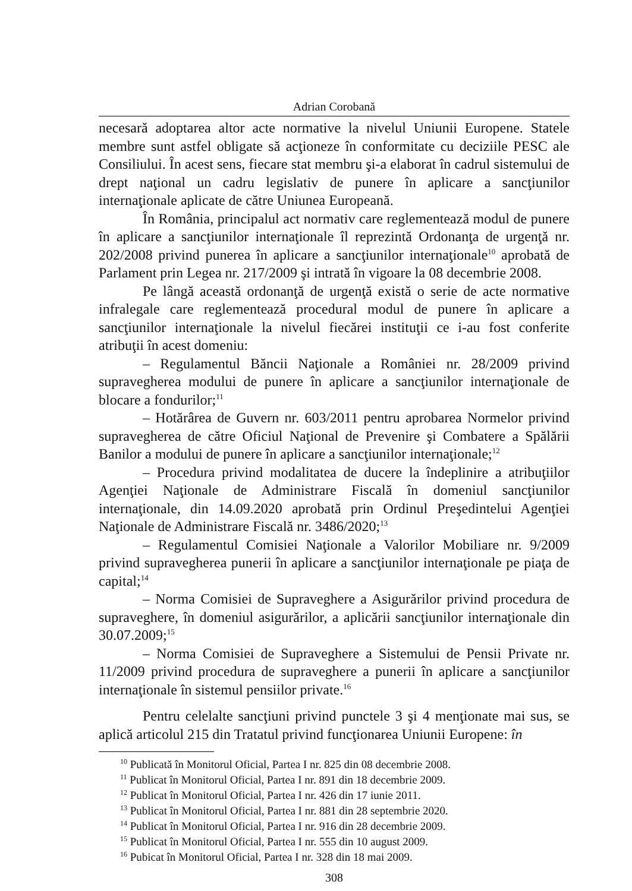Adrian Corobană
necesară adoptarea altor acte normative la nivelul Uniunii Europene. Statele membre sunt astfel obligate să acţioneze în conformitate cu deciziile PESC ale Consiliului. În acest sens, fiecare stat membru şi-a elaborat în cadrul sistemului de drept naţional un cadru legislativ de punere în aplicare a sancţiunilor internaţionale aplicate de către Uniunea Europeană.
În România, principalul act normativ care reglementează modul de punere în aplicare a sancţiunilor internaţionale îl reprezintă Ordonanţa de urgenţă nr. 202/2008 privind punerea în aplicare a sancţiunilor internaţionale<sup>10</sup> aprobată de Parlament prin Legea nr. 217/2009 şi intrată în vigoare la 08 decembrie 2008.
Pe lângă această ordonanţă de urgenţă există o serie de acte normative infralegale care reglementează procedural modul de punere în aplicare a sancţiunilor internaţionale la nivelul fiecărei instituţii ce i-au fost conferite atribuţii în acest domeniu:
– Regulamentul Băncii Naţionale a României nr. 28/2009 privind supravegherea modului de punere în aplicare a sancţiunilor internaţionale de blocare a fondurilor;<sup>11</sup>
– Hotărârea de Guvern nr. 603/2011 pentru aprobarea Normelor privind supravegherea de către Oficiul Naţional de Prevenire şi Combatere a Spălării Banilor a modului de punere în aplicare a sancţiunilor internaţionale;<sup>12</sup>
– Procedura privind modalitatea de ducere la îndeplinire a atribuţiilor Agenţiei Naţionale de Administrare Fiscală în domeniul sancţiunilor internaţionale, din 14.09.2020 aprobată prin Ordinul Preşedintelui Agenţiei Naţionale de Administrare Fiscală nr. 3486/2020;<sup>13</sup>
– Regulamentul Comisiei Naţionale a Valorilor Mobiliare nr. 9/2009 privind supravegherea punerii în aplicare a sancţiunilor internaţionale pe piaţa de capital;<sup>14</sup>
– Norma Comisiei de Supraveghere a Asigurărilor privind procedura de supraveghere, în domeniul asigurărilor, a aplicării sancţiunilor internaţionale din 30.07.2009;<sup>15</sup>
– Norma Comisiei de Supraveghere a Sistemului de Pensii Private nr. 11/2009 privind procedura de supraveghere a punerii în aplicare a sancţiunilor internaţionale în sistemul pensiilor private.<sup>16</sup>
Pentru celelalte sancţiuni privind punctele 3 şi 4 menţionate mai sus, se aplică articolul 215 din Tratatul privind funcţionarea Uniunii Europene: în
<sup>10</sup> Publicată în Monitorul Oficial, Partea I nr. 825 din 08 decembrie 2008.
<sup>11</sup> Publicat în Monitorul Oficial, Partea I nr. 891 din 18 decembrie 2009.
<sup>12</sup> Publicat în Monitorul Oficial, Partea I nr. 426 din 17 iunie 2011.
<sup>13</sup> Publicat în Monitorul Oficial, Partea I nr. 881 din 28 septembrie 2020.
<sup>14</sup> Publicat în Monitorul Oficial, Partea I nr. 916 din 28 decembrie 2009.
<sup>15</sup> Publicat în Monitorul Oficial, Partea I nr. 555 din 10 august 2009.
<sup>16</sup> Pubicat în Monitorul Oficial, Partea I nr. 328 din 18 mai 2009.
308